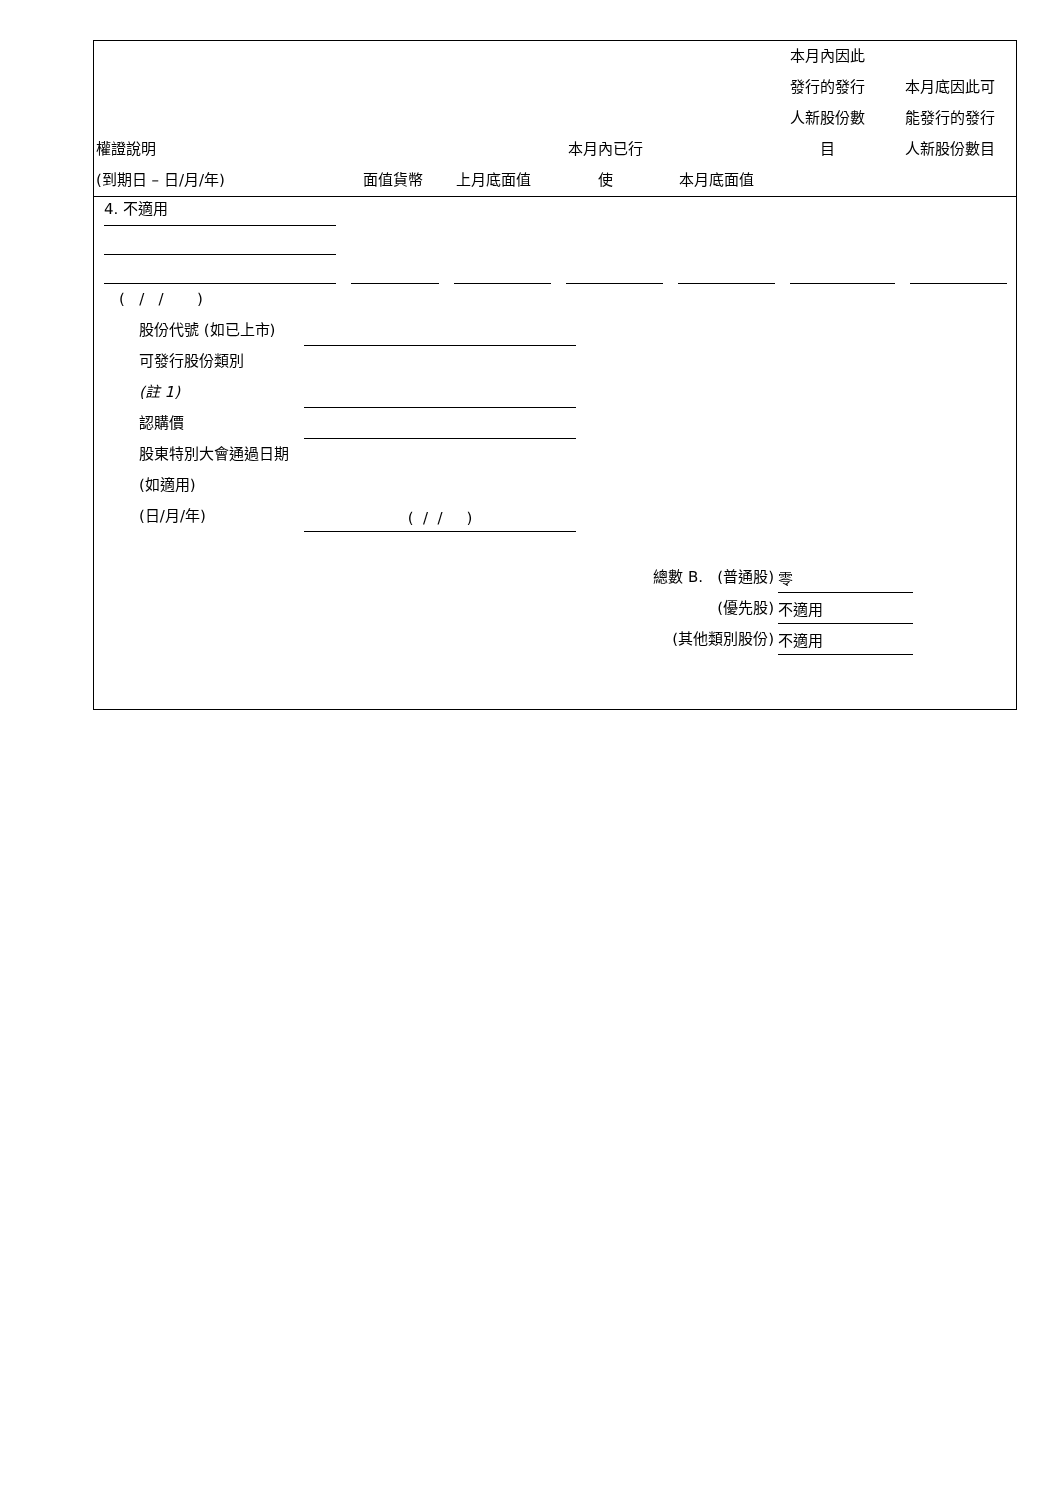| 權證說明 (到期日 – 日/月/年) | 面值貨幣 | 上月底面值 | 本月內已行 使 | 本月底面值 | 本月內因此 發行的發行 人新股份數 目 | 本月底因此可 能發行的發行 人新股份數目 |
| --- | --- | --- | --- | --- | --- | --- |
4. 不適用
( / / )
股份代號 (如已上市)
可發行股份類別
(註 1)
認購價
股東特別大會通過日期 (如適用)
(日/月/年) ( / / )
總數 B. (普通股) 零
(優先股) 不適用
(其他類別股份) 不適用